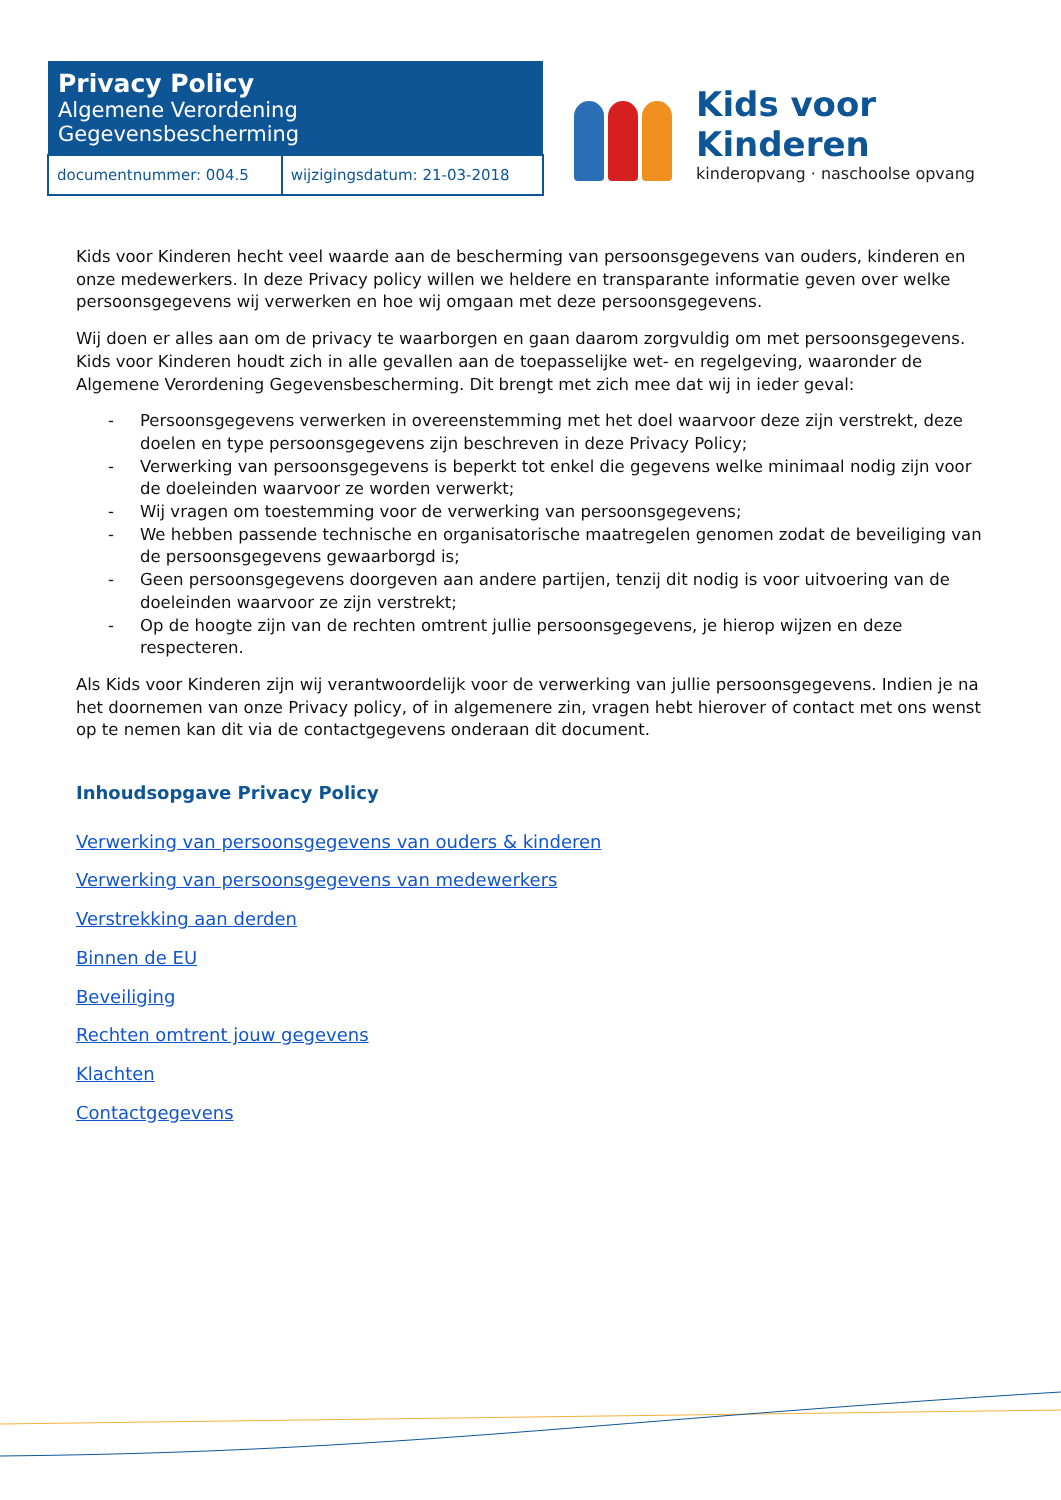| Privacy Policy Algemene Verordening Gegevensbescherming | |
| --- | --- |
| documentnummer: 004.5 | wijzigingsdatum: 21-03-2018 |
Kids voor Kinderen
kinderopvang · naschoolse opvang
Kids voor Kinderen hecht veel waarde aan de bescherming van persoonsgegevens van ouders, kinderen en onze medewerkers. In deze Privacy policy willen we heldere en transparante informatie geven over welke persoonsgegevens wij verwerken en hoe wij omgaan met deze persoonsgegevens.
Wij doen er alles aan om de privacy te waarborgen en gaan daarom zorgvuldig om met persoonsgegevens. Kids voor Kinderen houdt zich in alle gevallen aan de toepasselijke wet- en regelgeving, waaronder de Algemene Verordening Gegevensbescherming. Dit brengt met zich mee dat wij in ieder geval:
- Persoonsgegevens verwerken in overeenstemming met het doel waarvoor deze zijn verstrekt, deze doelen en type persoonsgegevens zijn beschreven in deze Privacy Policy;
- Verwerking van persoonsgegevens is beperkt tot enkel die gegevens welke minimaal nodig zijn voor de doeleinden waarvoor ze worden verwerkt;
- Wij vragen om toestemming voor de verwerking van persoonsgegevens;
- We hebben passende technische en organisatorische maatregelen genomen zodat de beveiliging van de persoonsgegevens gewaarborgd is;
- Geen persoonsgegevens doorgeven aan andere partijen, tenzij dit nodig is voor uitvoering van de doeleinden waarvoor ze zijn verstrekt;
- Op de hoogte zijn van de rechten omtrent jullie persoonsgegevens, je hierop wijzen en deze respecteren.
Als Kids voor Kinderen zijn wij verantwoordelijk voor de verwerking van jullie persoonsgegevens. Indien je na het doornemen van onze Privacy policy, of in algemenere zin, vragen hebt hierover of contact met ons wenst op te nemen kan dit via de contactgegevens onderaan dit document.
Inhoudsopgave Privacy Policy
Verwerking van persoonsgegevens van ouders & kinderen
Verwerking van persoonsgegevens van medewerkers
Verstrekking aan derden
Binnen de EU
Beveiliging
Rechten omtrent jouw gegevens
Klachten
Contactgegevens